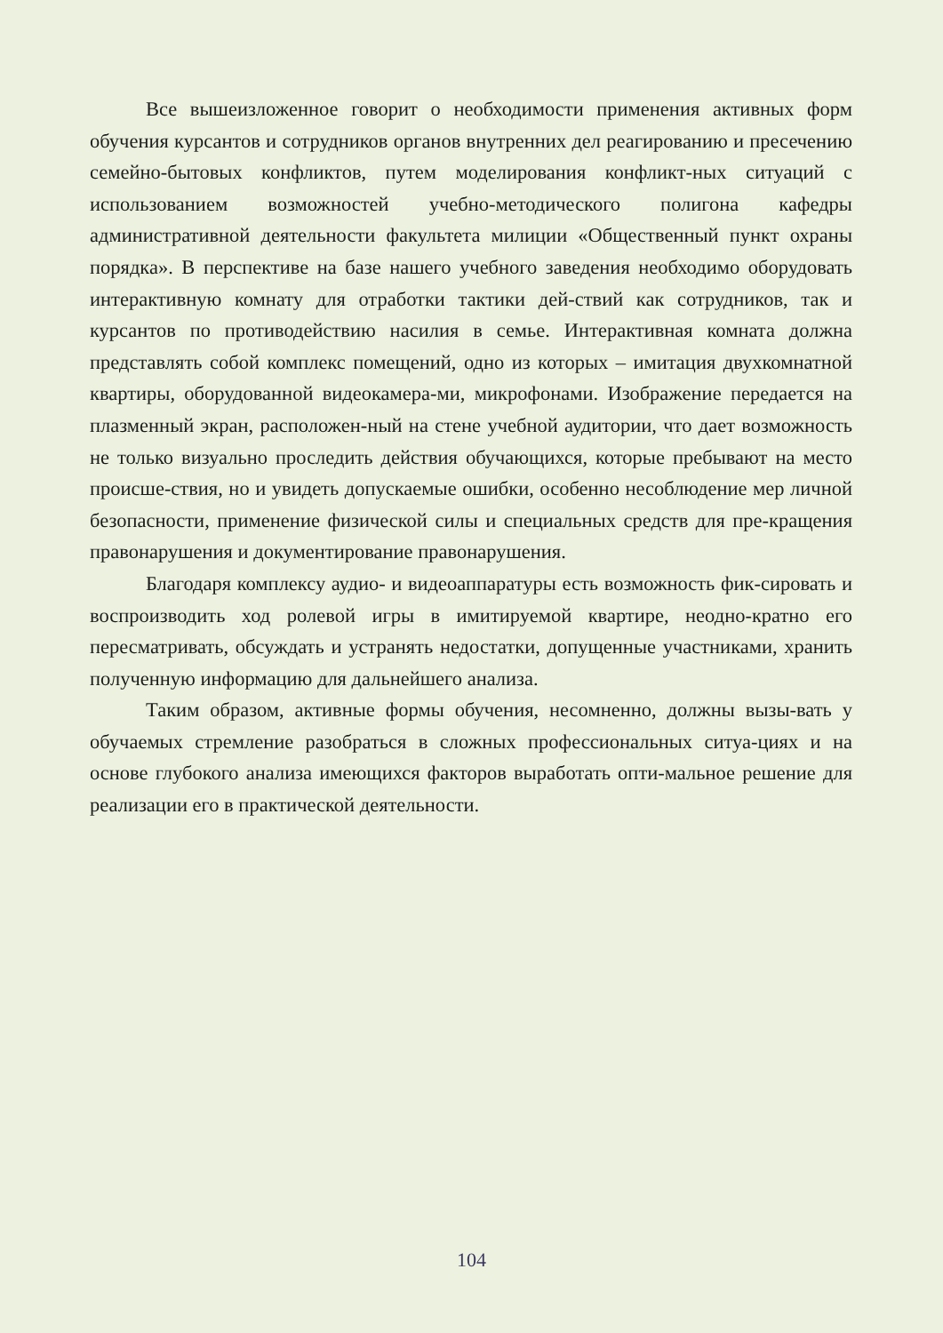Все вышеизложенное говорит о необходимости применения активных форм обучения курсантов и сотрудников органов внутренних дел реагированию и пресечению семейно-бытовых конфликтов, путем моделирования конфликт-ных ситуаций с использованием возможностей учебно-методического полигона кафедры административной деятельности факультета милиции «Общественный пункт охраны порядка». В перспективе на базе нашего учебного заведения необходимо оборудовать интерактивную комнату для отработки тактики дей-ствий как сотрудников, так и курсантов по противодействию насилия в семье. Интерактивная комната должна представлять собой комплекс помещений, одно из которых – имитация двухкомнатной квартиры, оборудованной видеокамера-ми, микрофонами. Изображение передается на плазменный экран, расположен-ный на стене учебной аудитории, что дает возможность не только визуально проследить действия обучающихся, которые пребывают на место происше-ствия, но и увидеть допускаемые ошибки, особенно несоблюдение мер личной безопасности, применение физической силы и специальных средств для пре-кращения правонарушения и документирование правонарушения.
Благодаря комплексу аудио- и видеоаппаратуры есть возможность фик-сировать и воспроизводить ход ролевой игры в имитируемой квартире, неодно-кратно его пересматривать, обсуждать и устранять недостатки, допущенные участниками, хранить полученную информацию для дальнейшего анализа.
Таким образом, активные формы обучения, несомненно, должны вызы-вать у обучаемых стремление разобраться в сложных профессиональных ситуа-циях и на основе глубокого анализа имеющихся факторов выработать опти-мальное решение для реализации его в практической деятельности.
104